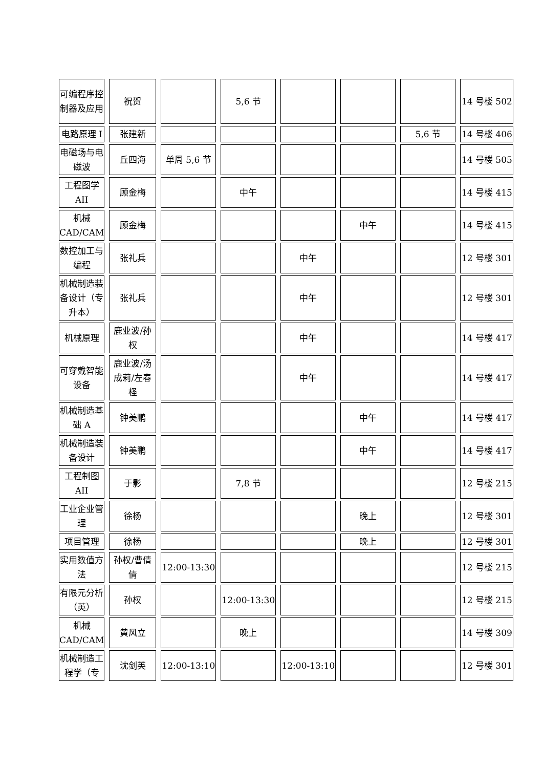| 可编程序控制器及应用 | 祝贺 | | 5,6 节 | | | | 14 号楼 502 |
| 电路原理 I | 张建新 | | | | | 5,6 节 | 14 号楼 406 |
| 电磁场与电磁波 | 丘四海 | 单周 5,6 节 | | | | | 14 号楼 505 |
| 工程图学AII | 顾金梅 | | 中午 | | | | 14 号楼 415 |
| 机械CAD/CAM | 顾金梅 | | | | 中午 | | 14 号楼 415 |
| 数控加工与编程 | 张礼兵 | | | 中午 | | | 12 号楼 301 |
| 机械制造装备设计（专升本） | 张礼兵 | | | 中午 | | | 12 号楼 301 |
| 机械原理 | 鹿业波/孙权 | | | 中午 | | | 14 号楼 417 |
| 可穿戴智能设备 | 鹿业波/汤成莉/左春柽 | | | 中午 | | | 14 号楼 417 |
| 机械制造基础 A | 钟美鹏 | | | | 中午 | | 14 号楼 417 |
| 机械制造装备设计 | 钟美鹏 | | | | 中午 | | 14 号楼 417 |
| 工程制图AII | 于影 | | 7,8 节 | | | | 12 号楼 215 |
| 工业企业管理 | 徐杨 | | | | 晚上 | | 12 号楼 301 |
| 项目管理 | 徐杨 | | | | 晚上 | | 12 号楼 301 |
| 实用数值方法 | 孙权/曹倩倩 | 12:00-13:30 | | | | | 12 号楼 215 |
| 有限元分析（英） | 孙权 | | 12:00-13:30 | | | | 12 号楼 215 |
| 机械CAD/CAM | 黄风立 | | 晚上 | | | | 14 号楼 309 |
| 机械制造工程学（专 | 沈剑英 | 12:00-13:10 | | 12:00-13:10 | | | 12 号楼 301 |